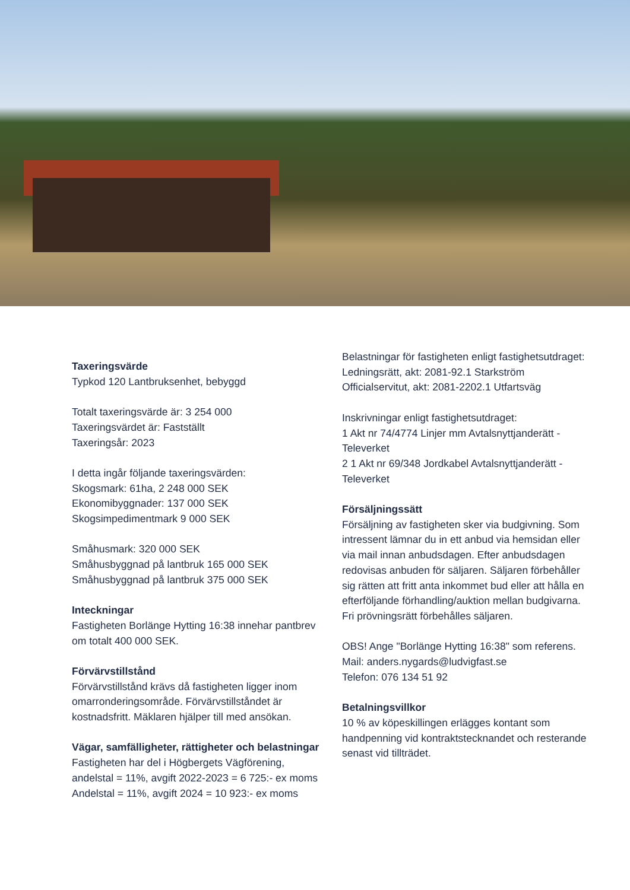Taxeringsvärde
Typkod 120 Lantbruksenhet, bebyggd
Totalt taxeringsvärde är: 3 254 000
Taxeringsvärdet är: Fastställt
Taxeringsår: 2023
I detta ingår följande taxeringsvärden:
Skogsmark: 61ha, 2 248 000 SEK
Ekonomibyggnader: 137 000 SEK
Skogsimpedimentmark 9 000 SEK
Småhusmark: 320 000 SEK
Småhusbyggnad på lantbruk 165 000 SEK
Småhusbyggnad på lantbruk 375 000 SEK
Inteckningar
Fastigheten Borlänge Hytting 16:38 innehar pantbrev om totalt 400 000 SEK.
Förvärvstillstånd
Förvärvstillstånd krävs då fastigheten ligger inom omarronderingsområde. Förvärvstillståndet är kostnadsfritt. Mäklaren hjälper till med ansökan.
Vägar, samfälligheter, rättigheter och belastningar
Fastigheten har del i Högbergets Vägförening, andelstal = 11%, avgift 2022-2023 = 6 725:- ex moms
Andelstal = 11%, avgift 2024 = 10 923:- ex moms
Belastningar för fastigheten enligt fastighetsutdraget:
Ledningsrätt, akt: 2081-92.1 Starkström
Officialservitut, akt: 2081-2202.1 Utfartsväg
Inskrivningar enligt fastighetsutdraget:
1 Akt nr 74/4774 Linjer mm Avtalsnyttjanderätt - Televerket
2 1 Akt nr 69/348 Jordkabel Avtalsnyttjanderätt - Televerket
Försäljningssätt
Försäljning av fastigheten sker via budgivning. Som intressent lämnar du in ett anbud via hemsidan eller via mail innan anbudsdagen. Efter anbudsdagen redovisas anbuden för säljaren. Säljaren förbehåller sig rätten att fritt anta inkommet bud eller att hålla en efterföljande förhandling/auktion mellan budgivarna. Fri prövningsrätt förbehålles säljaren.
OBS! Ange "Borlänge Hytting 16:38" som referens.
Mail: anders.nygards@ludvigfast.se
Telefon: 076 134 51 92
Betalningsvillkor
10 % av köpeskillingen erlägges kontant som handpenning vid kontraktstecknandet och resterande senast vid tillträdet.